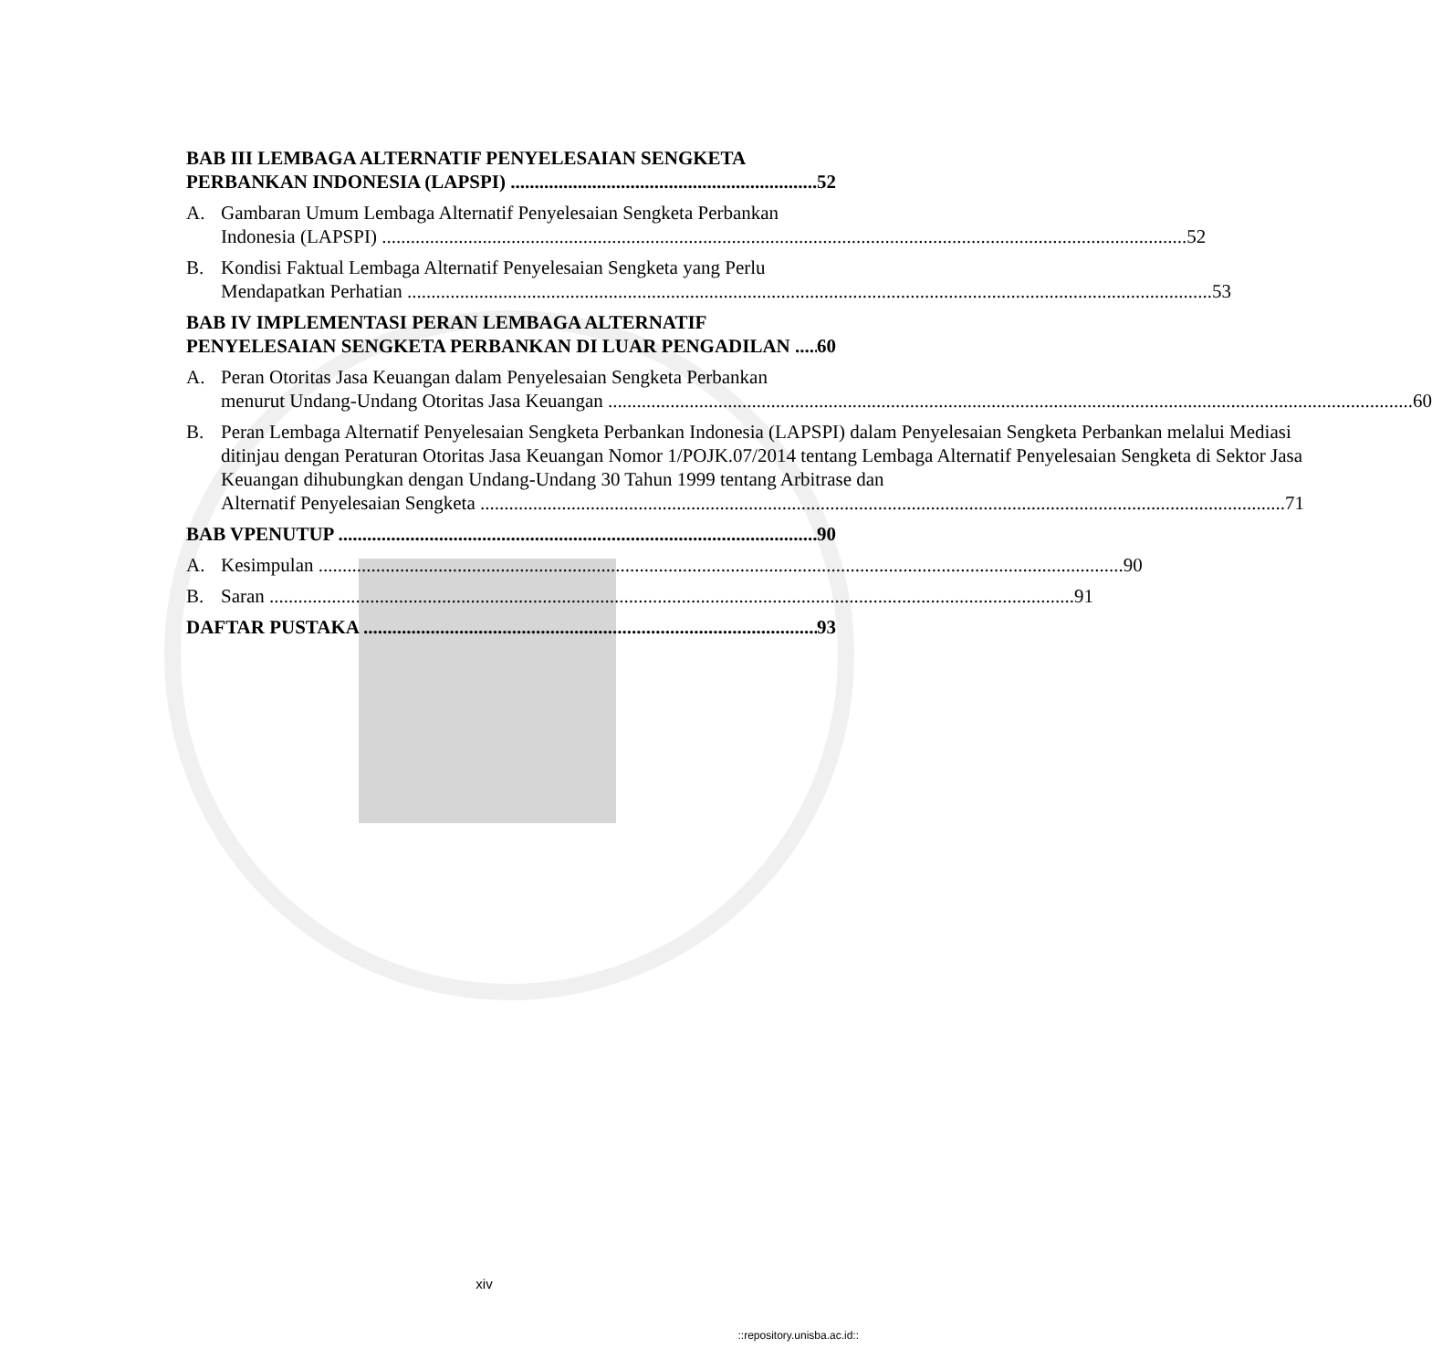BAB III LEMBAGA ALTERNATIF PENYELESAIAN SENGKETA
PERBANKAN INDONESIA (LAPSPI) 52
A. Gambaran Umum Lembaga Alternatif Penyelesaian Sengketa Perbankan
Indonesia (LAPSPI) 52
B. Kondisi Faktual Lembaga Alternatif Penyelesaian Sengketa yang Perlu
Mendapatkan Perhatian 53
BAB IV IMPLEMENTASI PERAN LEMBAGA ALTERNATIF
PENYELESAIAN SENGKETA PERBANKAN DI LUAR PENGADILAN 60
A. Peran Otoritas Jasa Keuangan dalam Penyelesaian Sengketa Perbankan
menurut Undang-Undang Otoritas Jasa Keuangan 60
B. Peran Lembaga Alternatif Penyelesaian Sengketa Perbankan Indonesia (LAPSPI) dalam Penyelesaian Sengketa Perbankan melalui Mediasi ditinjau dengan Peraturan Otoritas Jasa Keuangan Nomor 1/POJK.07/2014 tentang Lembaga Alternatif Penyelesaian Sengketa di Sektor Jasa Keuangan dihubungkan dengan Undang-Undang 30 Tahun 1999 tentang Arbitrase dan
Alternatif Penyelesaian Sengketa 71
BAB VPENUTUP 90
A. Kesimpulan 90
B. Saran 91
DAFTAR PUSTAKA 93
xiv
::repository.unisba.ac.id::